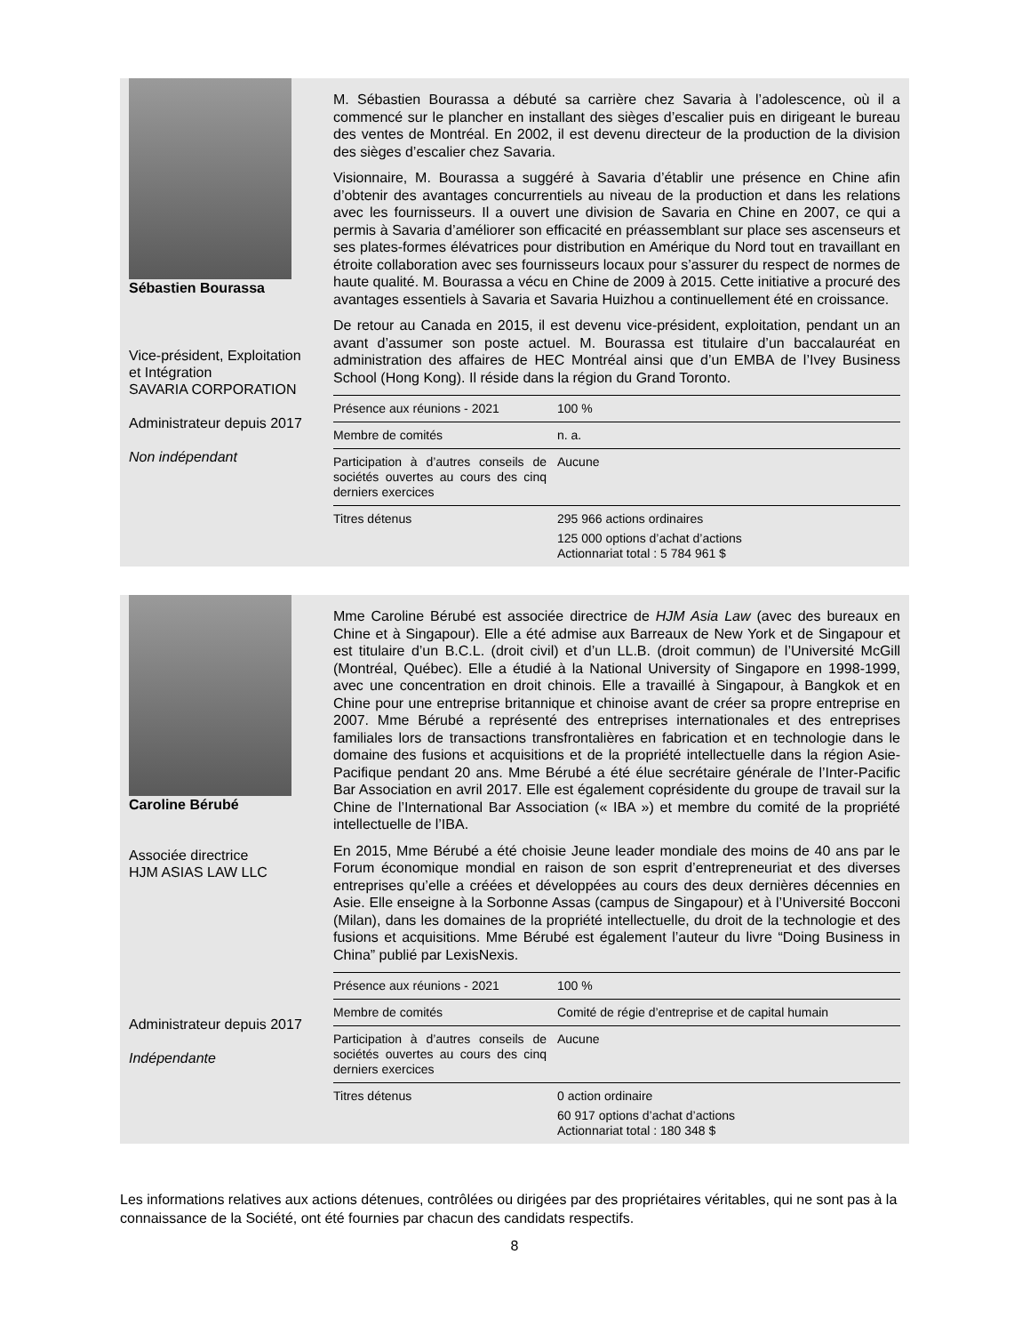Sébastien Bourassa
Vice-président, Exploitation et Intégration
SAVARIA CORPORATION
Administrateur depuis 2017
Non indépendant
M. Sébastien Bourassa a débuté sa carrière chez Savaria à l’adolescence, où il a commencé sur le plancher en installant des sièges d’escalier puis en dirigeant le bureau des ventes de Montréal. En 2002, il est devenu directeur de la production de la division des sièges d’escalier chez Savaria.
Visionnaire, M. Bourassa a suggéré à Savaria d’établir une présence en Chine afin d’obtenir des avantages concurrentiels au niveau de la production et dans les relations avec les fournisseurs. Il a ouvert une division de Savaria en Chine en 2007, ce qui a permis à Savaria d’améliorer son efficacité en préassemblant sur place ses ascenseurs et ses plates-formes élévatrices pour distribution en Amérique du Nord tout en travaillant en étroite collaboration avec ses fournisseurs locaux pour s’assurer du respect de normes de haute qualité. M. Bourassa a vécu en Chine de 2009 à 2015. Cette initiative a procuré des avantages essentiels à Savaria et Savaria Huizhou a continuellement été en croissance.
De retour au Canada en 2015, il est devenu vice-président, exploitation, pendant un an avant d’assumer son poste actuel. M. Bourassa est titulaire d’un baccalauréat en administration des affaires de HEC Montréal ainsi que d’un EMBA de l’Ivey Business School (Hong Kong). Il réside dans la région du Grand Toronto.
| Présence aux réunions - 2021 | 100 % |
| Membre de comités | n. a. |
| Participation à d’autres conseils de sociétés ouvertes au cours des cinq derniers exercices | Aucune |
| Titres détenus | 295 966 actions ordinaires 125 000 options d’achat d’actions Actionnariat total : 5 784 961 $ |
Caroline Bérubé
Associée directrice
HJM ASIAS LAW LLC
Administrateur depuis 2017
Indépendante
Mme Caroline Bérubé est associée directrice de HJM Asia Law (avec des bureaux en Chine et à Singapour). Elle a été admise aux Barreaux de New York et de Singapour et est titulaire d’un B.C.L. (droit civil) et d’un LL.B. (droit commun) de l’Université McGill (Montréal, Québec). Elle a étudié à la National University of Singapore en 1998-1999, avec une concentration en droit chinois. Elle a travaillé à Singapour, à Bangkok et en Chine pour une entreprise britannique et chinoise avant de créer sa propre entreprise en 2007. Mme Bérubé a représenté des entreprises internationales et des entreprises familiales lors de transactions transfrontalières en fabrication et en technologie dans le domaine des fusions et acquisitions et de la propriété intellectuelle dans la région Asie-Pacifique pendant 20 ans. Mme Bérubé a été élue secrétaire générale de l’Inter-Pacific Bar Association en avril 2017. Elle est également coprésidente du groupe de travail sur la Chine de l’International Bar Association (« IBA ») et membre du comité de la propriété intellectuelle de l’IBA.
En 2015, Mme Bérubé a été choisie Jeune leader mondiale des moins de 40 ans par le Forum économique mondial en raison de son esprit d’entrepreneuriat et des diverses entreprises qu’elle a créées et développées au cours des deux dernières décennies en Asie. Elle enseigne à la Sorbonne Assas (campus de Singapour) et à l’Université Bocconi (Milan), dans les domaines de la propriété intellectuelle, du droit de la technologie et des fusions et acquisitions. Mme Bérubé est également l’auteur du livre “Doing Business in China” publié par LexisNexis.
| Présence aux réunions - 2021 | 100 % |
| Membre de comités | Comité de régie d’entreprise et de capital humain |
| Participation à d’autres conseils de sociétés ouvertes au cours des cinq derniers exercices | Aucune |
| Titres détenus | 0 action ordinaire 60 917 options d’achat d’actions Actionnariat total : 180 348 $ |
Les informations relatives aux actions détenues, contrôlées ou dirigées par des propriétaires véritables, qui ne sont pas à la connaissance de la Société, ont été fournies par chacun des candidats respectifs.
8